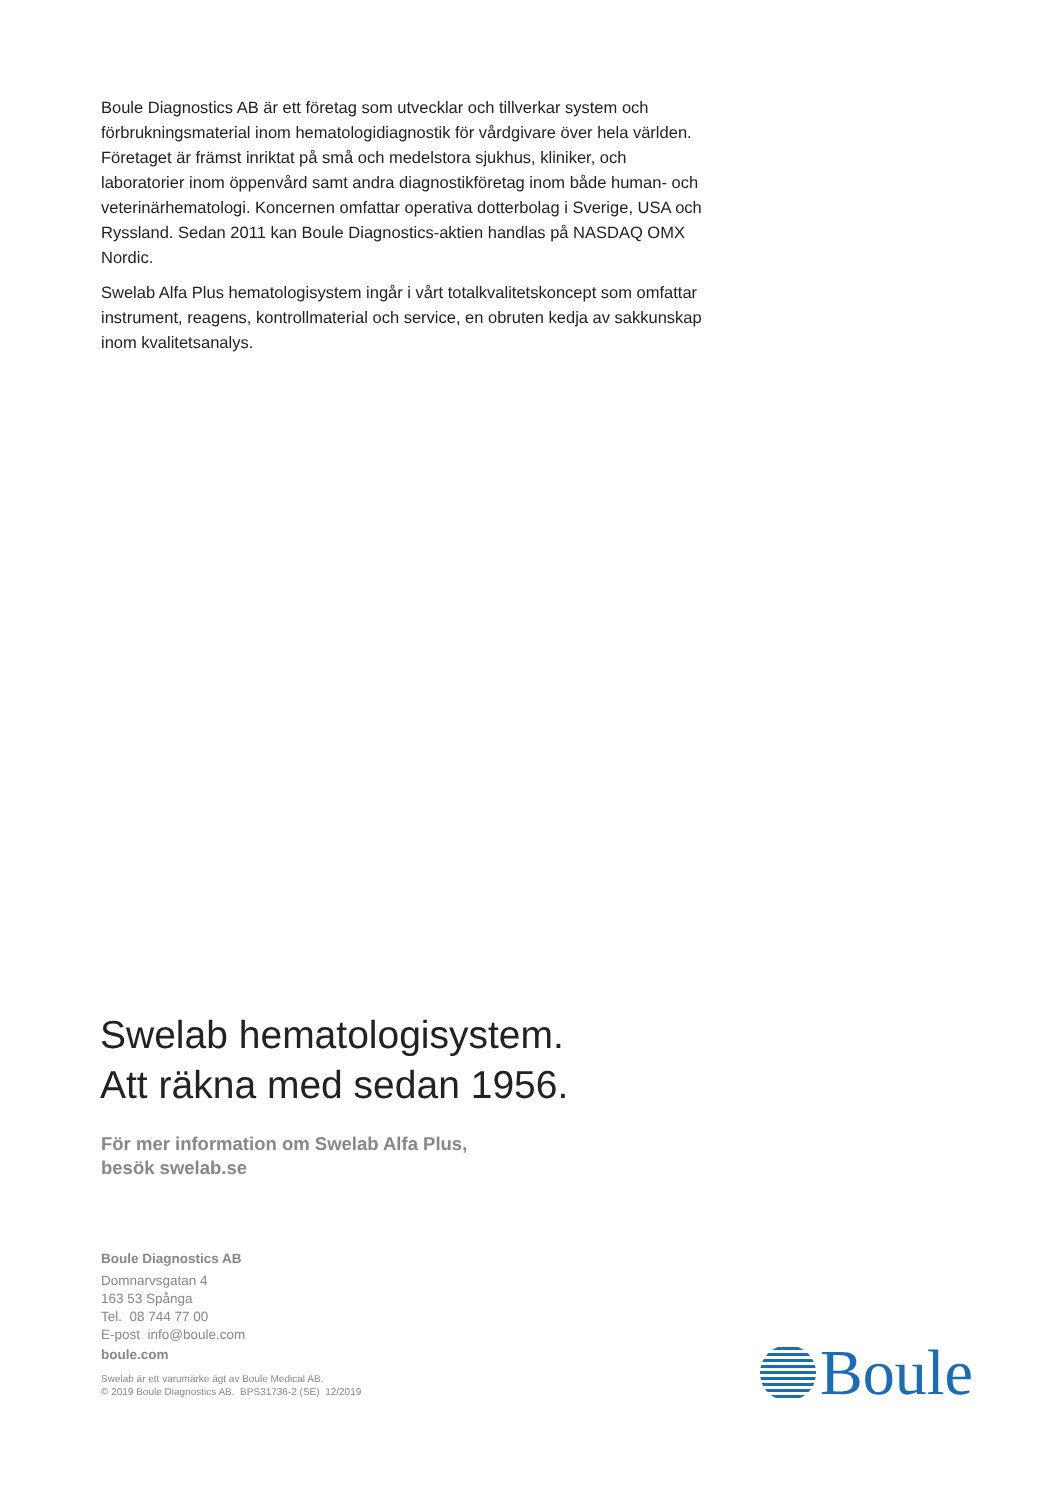Boule Diagnostics AB är ett företag som utvecklar och tillverkar system och förbrukningsmaterial inom hematologidiagnostik för vårdgivare över hela världen. Företaget är främst inriktat på små och medelstora sjukhus, kliniker, och laboratorier inom öppenvård samt andra diagnostikföretag inom både human- och veterinärhematologi. Koncernen omfattar operativa dotterbolag i Sverige, USA och Ryssland. Sedan 2011 kan Boule Diagnostics-aktien handlas på NASDAQ OMX Nordic.
Swelab Alfa Plus hematologisystem ingår i vårt totalkvalitetskoncept som omfattar instrument, reagens, kontrollmaterial och service, en obruten kedja av sakkunskap inom kvalitetsanalys.
Swelab hematologisystem.
Att räkna med sedan 1956.
För mer information om Swelab Alfa Plus,
besök swelab.se
Boule Diagnostics AB
Domnarvsgatan 4
163 53 Spånga
Tel. 08 744 77 00
E-post info@boule.com
boule.com
Swelab är ett varumärke ägt av Boule Medical AB.
© 2019 Boule Diagnostics AB. BPS31736-2 (SE) 12/2019
Boule